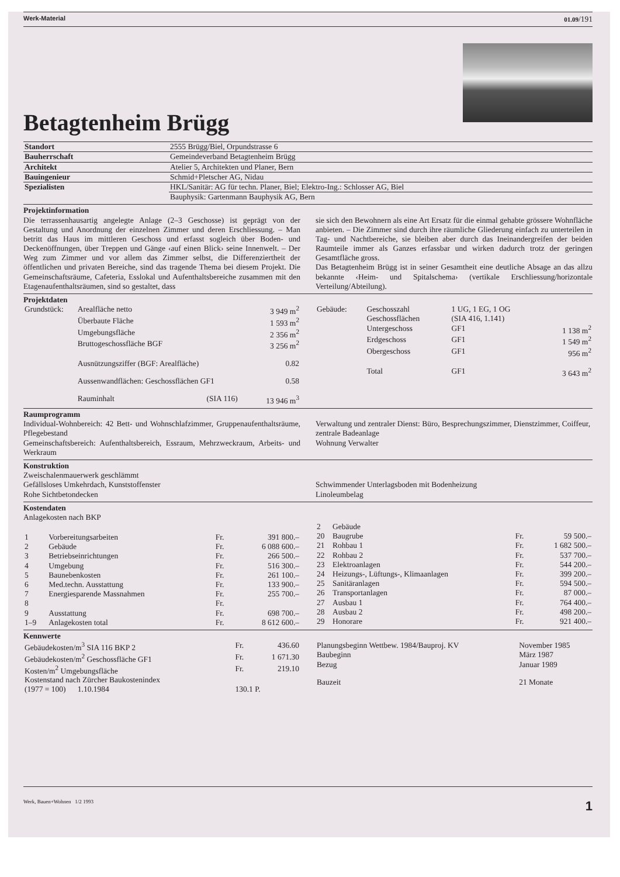Werk-Material 01.09/191
Betagtenheim Brügg
| Standort | 2555 Brügg/Biel, Orpundstrasse 6 |
| Bauherrschaft | Gemeindeverband Betagtenheim Brügg |
| Architekt | Atelier 5, Architekten und Planer, Bern |
| Bauingenieur | Schmid+Pletscher AG, Nidau |
| Spezialisten | HKL/Sanitär: AG für techn. Planer, Biel; Elektro-Ing.: Schlosser AG, Biel |
| | Bauphysik: Gartenmann Bauphysik AG, Bern |
Projektinformation
Die terrassenhausartig angelegte Anlage (2–3 Geschosse) ist geprägt von der Gestaltung und Anordnung der einzelnen Zimmer und deren Erschliessung. – Man betritt das Haus im mittleren Geschoss und erfasst sogleich über Boden- und Deckenöffnungen, über Treppen und Gänge ‹auf einen Blick› seine Innenwelt. – Der Weg zum Zimmer und vor allem das Zimmer selbst, die Differenziertheit der öffentlichen und privaten Bereiche, sind das tragende Thema bei diesem Projekt. Die Gemeinschaftsräume, Cafeteria, Esslokal und Aufenthaltsbereiche zusammen mit den Etagenaufenthaltsräumen, sind so gestaltet, dass
sie sich den Bewohnern als eine Art Ersatz für die einmal gehabte grössere Wohnfläche anbieten. – Die Zimmer sind durch ihre räumliche Gliederung einfach zu unterteilen in Tag- und Nachtbereiche, sie bleiben aber durch das Ineinandergreifen der beiden Raumteile immer als Ganzes erfassbar und wirken dadurch trotz der geringen Gesamtfläche gross.
Das Betagtenheim Brügg ist in seiner Gesamtheit eine deutliche Absage an das allzu bekannte ‹Heim- und Spitalschema› (vertikale Erschliessung/horizontale Verteilung/Abteilung).
Projektdaten
| Grundstück: | Arealfläche netto | | 3 949 m<sup>2</sup> |
| | Überbaute Fläche | | 1 593 m<sup>2</sup> |
| | Umgebungsfläche | | 2 356 m<sup>2</sup> |
| | Bruttogeschossfläche BGF | | 3 256 m<sup>2</sup> |
| | Ausnützungsziffer (BGF: Arealfläche) | | 0.82 |
| | Aussenwandflächen: Geschossflächen GF1 | | 0.58 |
| | Rauminhalt | (SIA 116) | 13 946 m<sup>3</sup> |
| Gebäude: | Geschosszahl | 1 UG, 1 EG, 1 OG | |
| | Geschossflächen | (SIA 416, 1.141) | |
| | Untergeschoss | GF1 | 1 138 m<sup>2</sup> |
| | Erdgeschoss | GF1 | 1 549 m<sup>2</sup> |
| | Obergeschoss | GF1 | 956 m<sup>2</sup> |
| | Total | GF1 | 3 643 m<sup>2</sup> |
Raumprogramm
Individual-Wohnbereich: 42 Bett- und Wohnschlafzimmer, Gruppenaufenthaltsräume, Pflegebestand
Gemeinschaftsbereich: Aufenthaltsbereich, Essraum, Mehrzweckraum, Arbeits- und Werkraum
Verwaltung und zentraler Dienst: Büro, Besprechungszimmer, Dienstzimmer, Coiffeur, zentrale Badeanlage
Wohnung Verwalter
Konstruktion
Zweischalenmauerwerk geschlämmt
Gefällsloses Umkehrdach, Kunststoffenster
Rohe Sichtbetondecken
Schwimmender Unterlagsboden mit Bodenheizung
Linoleumbelag
Kostendaten
Anlagekosten nach BKP
| 1 | Vorbereitungsarbeiten | Fr. | 391 800.– |
| 2 | Gebäude | Fr. | 6 088 600.– |
| 3 | Betriebseinrichtungen | Fr. | 266 500.– |
| 4 | Umgebung | Fr. | 516 300.– |
| 5 | Baunebenkosten | Fr. | 261 100.– |
| 6 | Med.techn. Ausstattung | Fr. | 133 900.– |
| 7 | Energiesparende Massnahmen | Fr. | 255 700.– |
| 8 | | Fr. | |
| 9 | Ausstattung | Fr. | 698 700.– |
| 1–9 | Anlagekosten total | Fr. | 8 612 600.– |
| 2 | Gebäude | | |
| 20 | Baugrube | Fr. | 59 500.– |
| 21 | Rohbau 1 | Fr. | 1 682 500.– |
| 22 | Rohbau 2 | Fr. | 537 700.– |
| 23 | Elektroanlagen | Fr. | 544 200.– |
| 24 | Heizungs-, Lüftungs-, Klimaanlagen | Fr. | 399 200.– |
| 25 | Sanitäranlagen | Fr. | 594 500.– |
| 26 | Transportanlagen | Fr. | 87 000.– |
| 27 | Ausbau 1 | Fr. | 764 400.– |
| 28 | Ausbau 2 | Fr. | 498 200.– |
| 29 | Honorare | Fr. | 921 400.– |
Kennwerte
| Gebäudekosten/m<sup>3</sup> SIA 116 BKP 2 | Fr. | 436.60 |
| Gebäudekosten/m<sup>2</sup> Geschossfläche GF1 | Fr. | 1 671.30 |
| Kosten/m<sup>2</sup> Umgebungsfläche | Fr. | 219.10 |
| Kostenstand nach Zürcher Baukostenindex | | |
| (1977 = 100) 1.10.1984 | 130.1 P. | |
| Planungsbeginn Wettbew. 1984/Bauproj. KV | November 1985 |
| Baubeginn | März 1987 |
| Bezug | Januar 1989 |
| Bauzeit | 21 Monate |
Werk, Bauen+Wohnen 1/2 1993 1